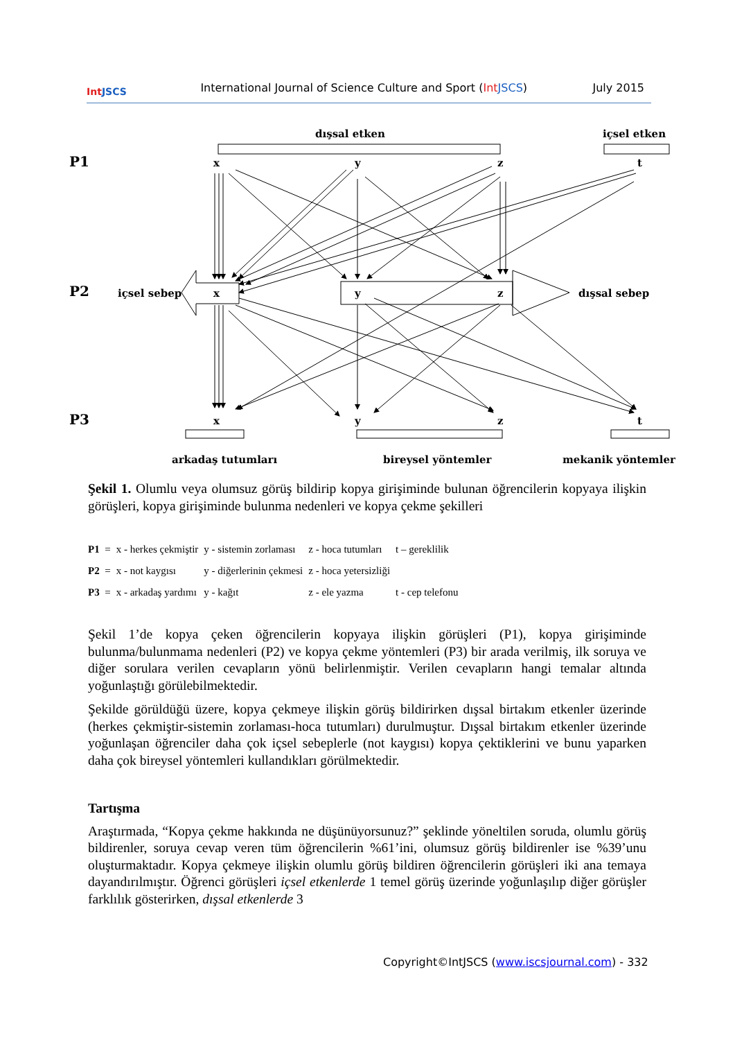Int JSCS
International Journal of Science Culture and Sport (Int JSCS)
July 2015
dışsal etken
içsel etken
P1
P2
P3
x
y
z
t
içsel sebep
x
y
z
dışsal sebep
x
y
z
t
arkadaş tutumları
bireysel yöntemler
mekanik yöntemler
Şekil 1. Olumlu veya olumsuz görüş bildirip kopya girişiminde bulunan öğrencilerin kopyaya ilişkin görüşleri, kopya girişiminde bulunma nedenleri ve kopya çekme şekilleri
| P1 = | x - herkes çekmiştir | y - sistemin zorlaması | z - hoca tutumları | t – gereklilik |
| P2 = | x - not kaygısı | y - diğerlerinin çekmesi | z - hoca yetersizliği | |
| P3 = | x - arkadaş yardımı | y - kağıt | z - ele yazma | t - cep telefonu |
Şekil 1’de kopya çeken öğrencilerin kopyaya ilişkin görüşleri (P1), kopya girişiminde bulunma/bulunmama nedenleri (P2) ve kopya çekme yöntemleri (P3) bir arada verilmiş, ilk soruya ve diğer sorulara verilen cevapların yönü belirlenmiştir. Verilen cevapların hangi temalar altında yoğunlaştığı görülebilmektedir.
Şekilde görüldüğü üzere, kopya çekmeye ilişkin görüş bildirirken dışsal birtakım etkenler üzerinde (herkes çekmiştir-sistemin zorlaması-hoca tutumları) durulmuştur. Dışsal birtakım etkenler üzerinde yoğunlaşan öğrenciler daha çok içsel sebeplerle (not kaygısı) kopya çektiklerini ve bunu yaparken daha çok bireysel yöntemleri kullandıkları görülmektedir.
Tartışma
Araştırmada, “Kopya çekme hakkında ne düşünüyorsunuz?” şeklinde yöneltilen soruda, olumlu görüş bildirenler, soruya cevap veren tüm öğrencilerin %61’ini, olumsuz görüş bildirenler ise %39’unu oluşturmaktadır. Kopya çekmeye ilişkin olumlu görüş bildiren öğrencilerin görüşleri iki ana temaya dayandırılmıştır. Öğrenci görüşleri içsel etkenlerde 1 temel görüş üzerinde yoğunlaşılıp diğer görüşler farklılık gösterirken, dışsal etkenlerde 3
Copyright©IntJSCS (www.iscsjournal.com) - 332